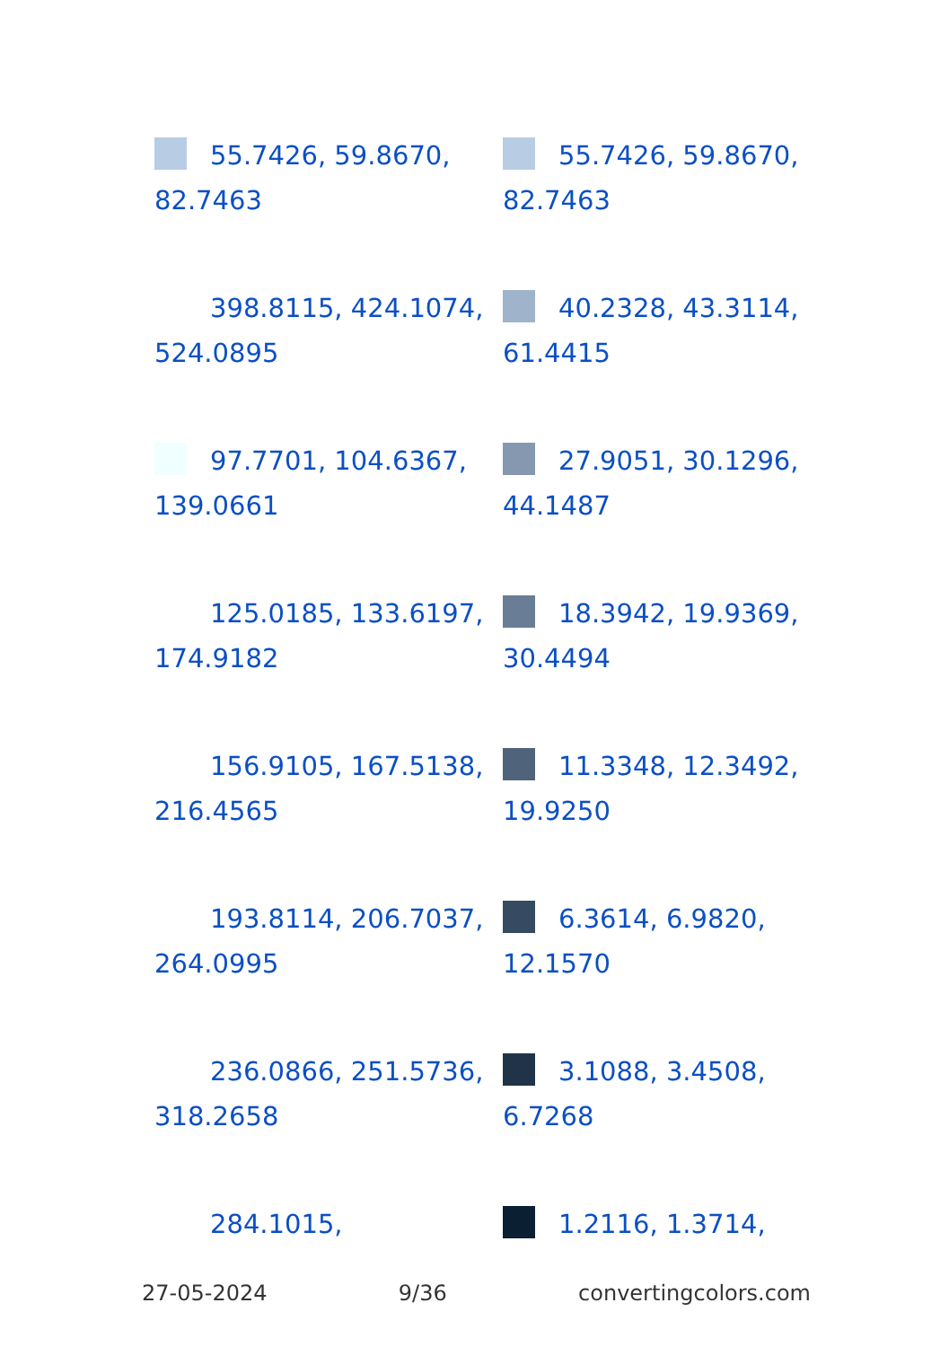55.7426, 59.8670, 82.7463
55.7426, 59.8670, 82.7463
398.8115, 424.1074, 524.0895
40.2328, 43.3114, 61.4415
97.7701, 104.6367, 139.0661
27.9051, 30.1296, 44.1487
125.0185, 133.6197, 174.9182
18.3942, 19.9369, 30.4494
156.9105, 167.5138, 216.4565
11.3348, 12.3492, 19.9250
193.8114, 206.7037, 264.0995
6.3614, 6.9820, 12.1570
236.0866, 251.5736, 318.2658
3.1088, 3.4508, 6.7268
284.1015,
1.2116, 1.3714,
27-05-2024 9/36 convertingcolors.com